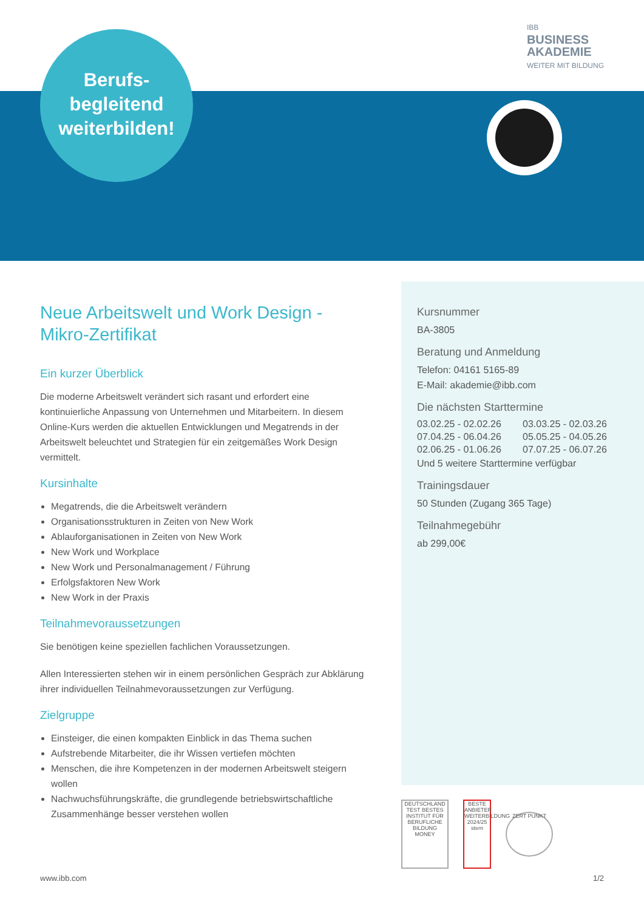IBB
BUSINESS
AKADEMIE
WEITER MIT BILDUNG
Berufs-
begleitend
weiterbilden!
Neue Arbeitswelt und Work Design - Mikro-Zertifikat
Ein kurzer Überblick
Die moderne Arbeitswelt verändert sich rasant und erfordert eine kontinuierliche Anpassung von Unternehmen und Mitarbeitern. In diesem Online-Kurs werden die aktuellen Entwicklungen und Megatrends in der Arbeitswelt beleuchtet und Strategien für ein zeitgemäßes Work Design vermittelt.
Kursinhalte
Megatrends, die die Arbeitswelt verändern
Organisationsstrukturen in Zeiten von New Work
Ablauforganisationen in Zeiten von New Work
New Work und Workplace
New Work und Personalmanagement / Führung
Erfolgsfaktoren New Work
New Work in der Praxis
Teilnahmevoraussetzungen
Sie benötigen keine speziellen fachlichen Voraussetzungen.
Allen Interessierten stehen wir in einem persönlichen Gespräch zur Abklärung ihrer individuellen Teilnahmevoraussetzungen zur Verfügung.
Zielgruppe
Einsteiger, die einen kompakten Einblick in das Thema suchen
Aufstrebende Mitarbeiter, die ihr Wissen vertiefen möchten
Menschen, die ihre Kompetenzen in der modernen Arbeitswelt steigern wollen
Nachwuchsführungskräfte, die grundlegende betriebswirtschaftliche Zusammenhänge besser verstehen wollen
Kursnummer
BA-3805
Beratung und Anmeldung
Telefon: 04161 5165-89
E-Mail: akademie@ibb.com
Die nächsten Starttermine
03.02.25 - 02.02.26 03.03.25 - 02.03.26 07.04.25 - 06.04.26 05.05.25 - 04.05.26 02.06.25 - 01.06.26 07.07.25 - 06.07.26
Und 5 weitere Starttermine verfügbar
Trainingsdauer
50 Stunden (Zugang 365 Tage)
Teilnahmegebühr
ab 299,00€
DEUTSCHLAND TEST BESTES INSTITUT FÜR BERUFLICHE BILDUNG MONEY
BESTE ANBIETER WEITERBILDUNG 2024/25 stern
ZERT PUNKT
www.ibb.com 1/2